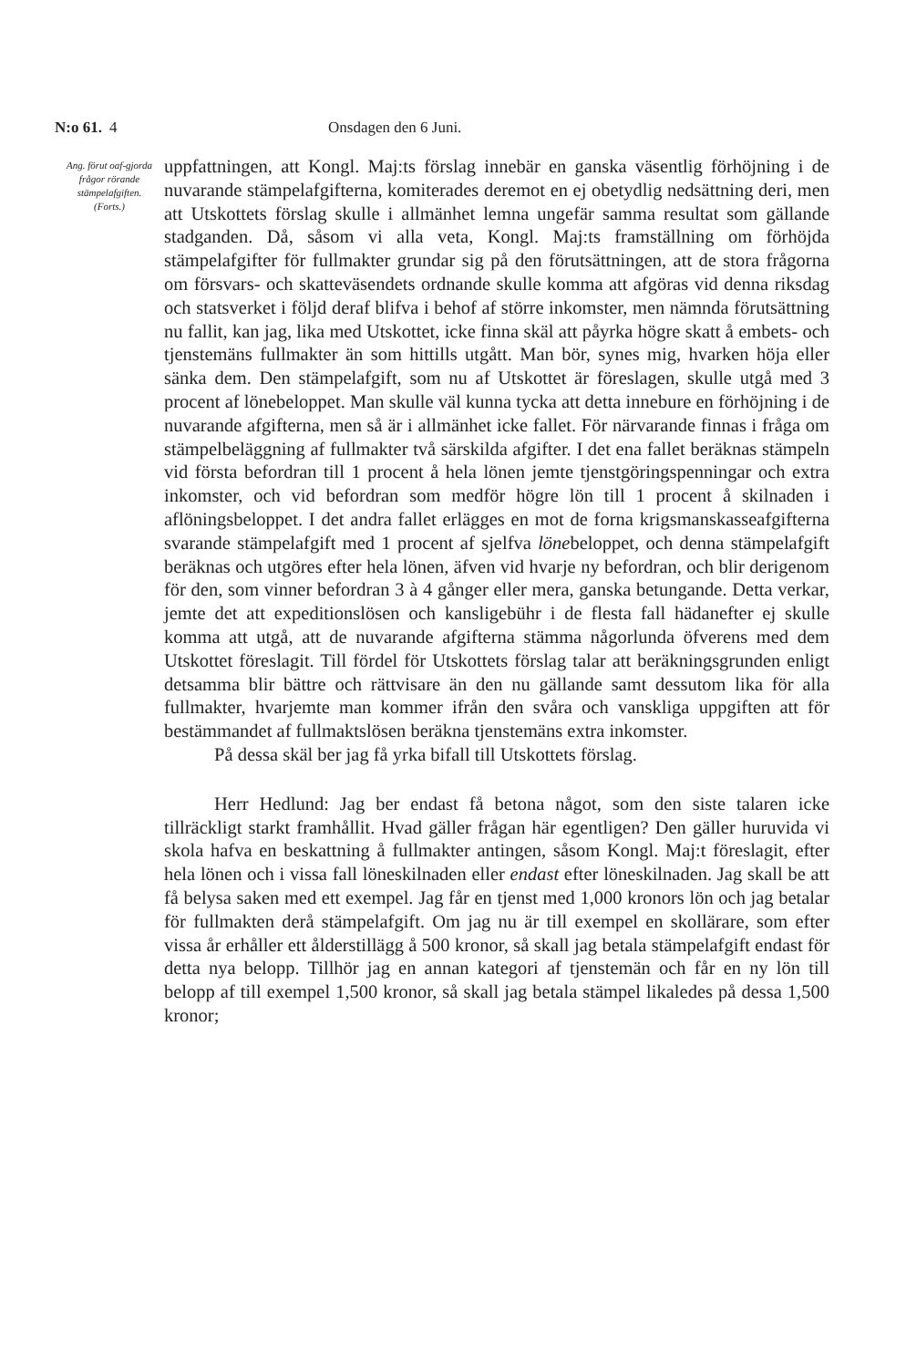N:o 61. 4 Onsdagen den 6 Juni.
Ang. förut oaf-gjorda frågor rörande stämpelafgiften.
(Forts.)
uppfattningen, att Kongl. Maj:ts förslag innebär en ganska väsentlig förhöjning i de nuvarande stämpelafgifterna, komiterades deremot en ej obetydlig nedsättning deri, men att Utskottets förslag skulle i allmänhet lemna ungefär samma resultat som gällande stadganden. Då, såsom vi alla veta, Kongl. Maj:ts framställning om förhöjda stämpelafgifter för fullmakter grundar sig på den förutsättningen, att de stora frågorna om försvars- och skatteväsendets ordnande skulle komma att afgöras vid denna riksdag och statsverket i följd deraf blifva i behof af större inkomster, men nämnda förutsättning nu fallit, kan jag, lika med Utskottet, icke finna skäl att påyrka högre skatt å embets- och tjenstemäns fullmakter än som hittills utgått. Man bör, synes mig, hvarken höja eller sänka dem. Den stämpelafgift, som nu af Utskottet är föreslagen, skulle utgå med 3 procent af lönebeloppet. Man skulle väl kunna tycka att detta innebure en förhöjning i de nuvarande afgifterna, men så är i allmänhet icke fallet. För närvarande finnas i fråga om stämpelbeläggning af fullmakter två särskilda afgifter. I det ena fallet beräknas stämpeln vid första befordran till 1 procent å hela lönen jemte tjenstgöringspenningar och extra inkomster, och vid befordran som medför högre lön till 1 procent å skilnaden i aflöningsbeloppet. I det andra fallet erlägges en mot de forna krigsmanskasseafgifterna svarande stämpelafgift med 1 procent af sjelfva lönebeloppet, och denna stämpelafgift beräknas och utgöres efter hela lönen, äfven vid hvarje ny befordran, och blir derigenom för den, som vinner befordran 3 à 4 gånger eller mera, ganska betungande. Detta verkar, jemte det att expeditionslösen och kansligebühr i de flesta fall hädanefter ej skulle komma att utgå, att de nuvarande afgifterna stämma någorlunda öfverens med dem Utskottet föreslagit. Till fördel för Utskottets förslag talar att beräkningsgrunden enligt detsamma blir bättre och rättvisare än den nu gällande samt dessutom lika för alla fullmakter, hvarjemte man kommer ifrån den svåra och vanskliga uppgiften att för bestämmandet af fullmaktslösen beräkna tjenstemäns extra inkomster.
På dessa skäl ber jag få yrka bifall till Utskottets förslag.
Herr Hedlund: Jag ber endast få betona något, som den siste talaren icke tillräckligt starkt framhållit. Hvad gäller frågan här egentligen? Den gäller huruvida vi skola hafva en beskattning å fullmakter antingen, såsom Kongl. Maj:t föreslagit, efter hela lönen och i vissa fall löneskilnaden eller endast efter löneskilnaden. Jag skall be att få belysa saken med ett exempel. Jag får en tjenst med 1,000 kronors lön och jag betalar för fullmakten derå stämpelafgift. Om jag nu är till exempel en skollärare, som efter vissa år erhåller ett ålderstillägg å 500 kronor, så skall jag betala stämpelafgift endast för detta nya belopp. Tillhör jag en annan kategori af tjenstemän och får en ny lön till belopp af till exempel 1,500 kronor, så skall jag betala stämpel likaledes på dessa 1,500 kronor;